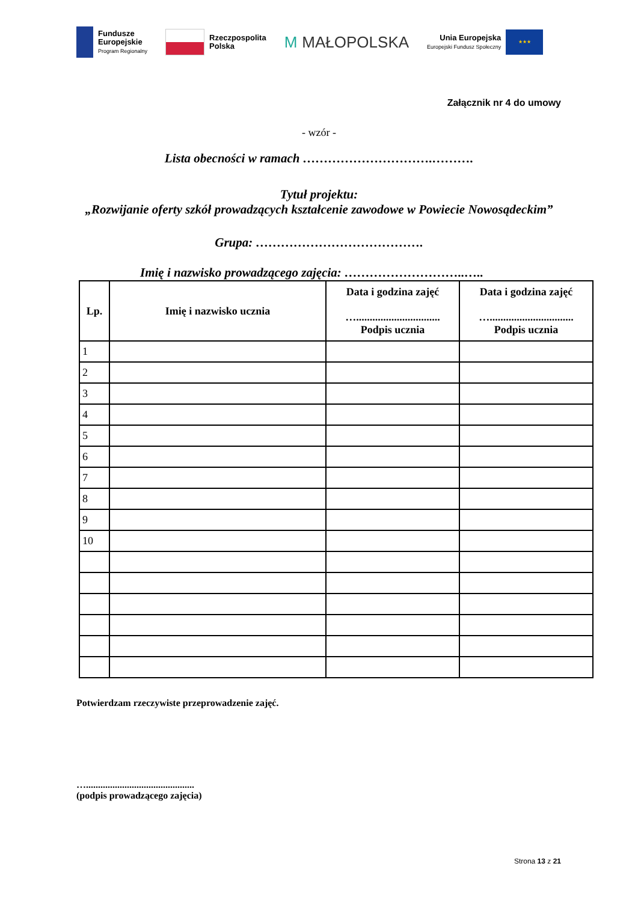Fundusze
Europejskie
Program Regionalny
Rzeczpospolita
Polska
M MAŁOPOLSKA
Unia Europejska
Europejski Fundusz Społeczny
★★★
Załącznik nr 4 do umowy
- wzór -
Lista obecności w ramach ………………………….……….
Tytuł projektu:
„Rozwijanie oferty szkół prowadzących kształcenie zawodowe w Powiecie Nowosądeckim”
Grupa: ………………………………….
Imię i nazwisko prowadzącego zajęcia: ………………………..…..
| Lp. | Imię i nazwisko ucznia | Data i godzina zajęć …............................... Podpis ucznia | Data i godzina zajęć …............................... Podpis ucznia |
| --- | --- | --- | --- |
| 1 | | | |
| 2 | | | |
| 3 | | | |
| 4 | | | |
| 5 | | | |
| 6 | | | |
| 7 | | | |
| 8 | | | |
| 9 | | | |
| 10 | | | |
Potwierdzam rzeczywiste przeprowadzenie zajęć.
….............................................
(podpis prowadzącego zajęcia)
Strona 13 z 21